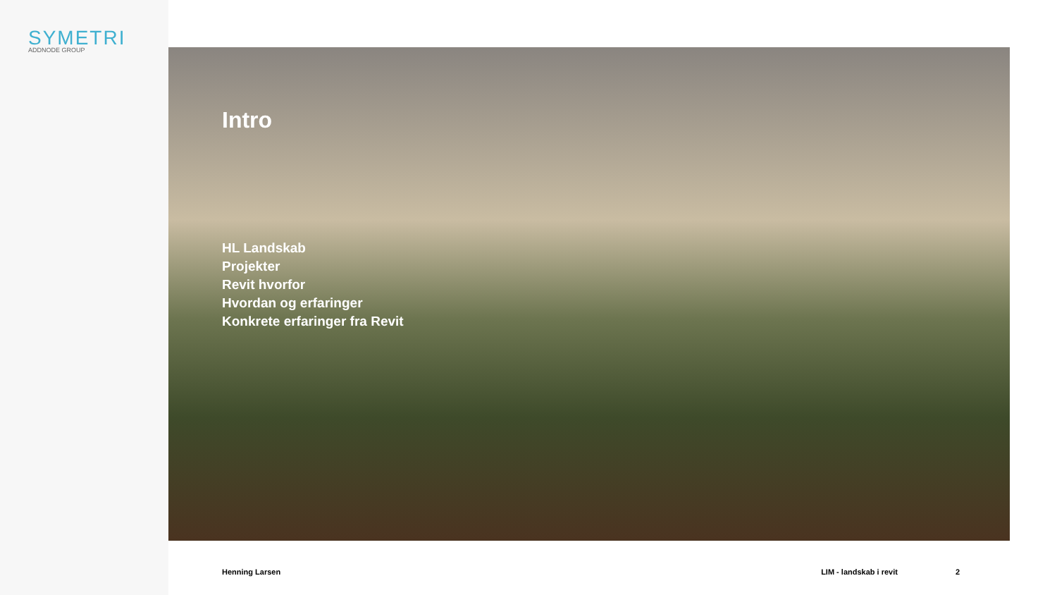SYMETRI
ADDNODE GROUP
Intro
HL Landskab
Projekter
Revit hvorfor
Hvordan og erfaringer
Konkrete erfaringer fra Revit
Henning Larsen LIM - landskab i revit 2